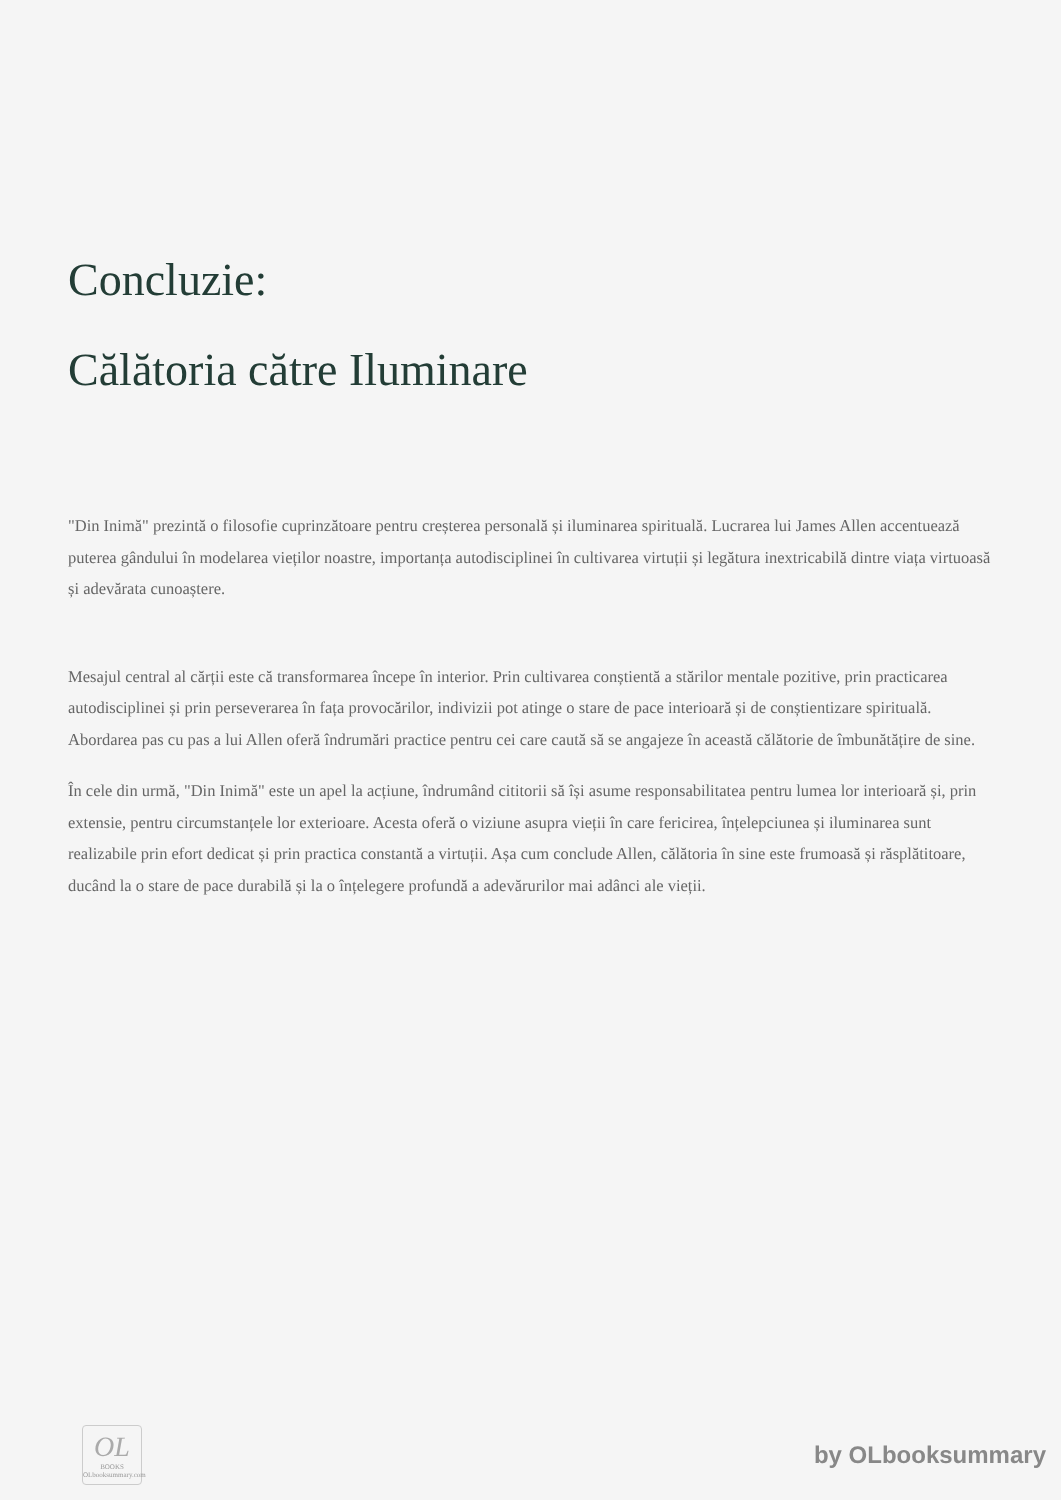Concluzie:
Călătoria către Iluminare
"Din Inimă" prezintă o filosofie cuprinzătoare pentru creșterea personală și iluminarea spirituală. Lucrarea lui James Allen accentuează puterea gândului în modelarea vieților noastre, importanța autodisciplinei în cultivarea virtuții și legătura inextricabilă dintre viața virtuoasă și adevărata cunoaștere.
Mesajul central al cărții este că transformarea începe în interior. Prin cultivarea conștientă a stărilor mentale pozitive, prin practicarea autodisciplinei și prin perseverarea în fața provocărilor, indivizii pot atinge o stare de pace interioară și de conștientizare spirituală. Abordarea pas cu pas a lui Allen oferă îndrumări practice pentru cei care caută să se angajeze în această călătorie de îmbunătățire de sine.
În cele din urmă, "Din Inimă" este un apel la acțiune, îndrumând cititorii să își asume responsabilitatea pentru lumea lor interioară și, prin extensie, pentru circumstanțele lor exterioare. Acesta oferă o viziune asupra vieții în care fericirea, înțelepciunea și iluminarea sunt realizabile prin efort dedicat și prin practica constantă a virtuții. Așa cum conclude Allen, călătoria în sine este frumoasă și răsplătitoare, ducând la o stare de pace durabilă și la o înțelegere profundă a adevărurilor mai adânci ale vieții.
OL
BOOKS
OLbooksummary.com
by OLbooksummary